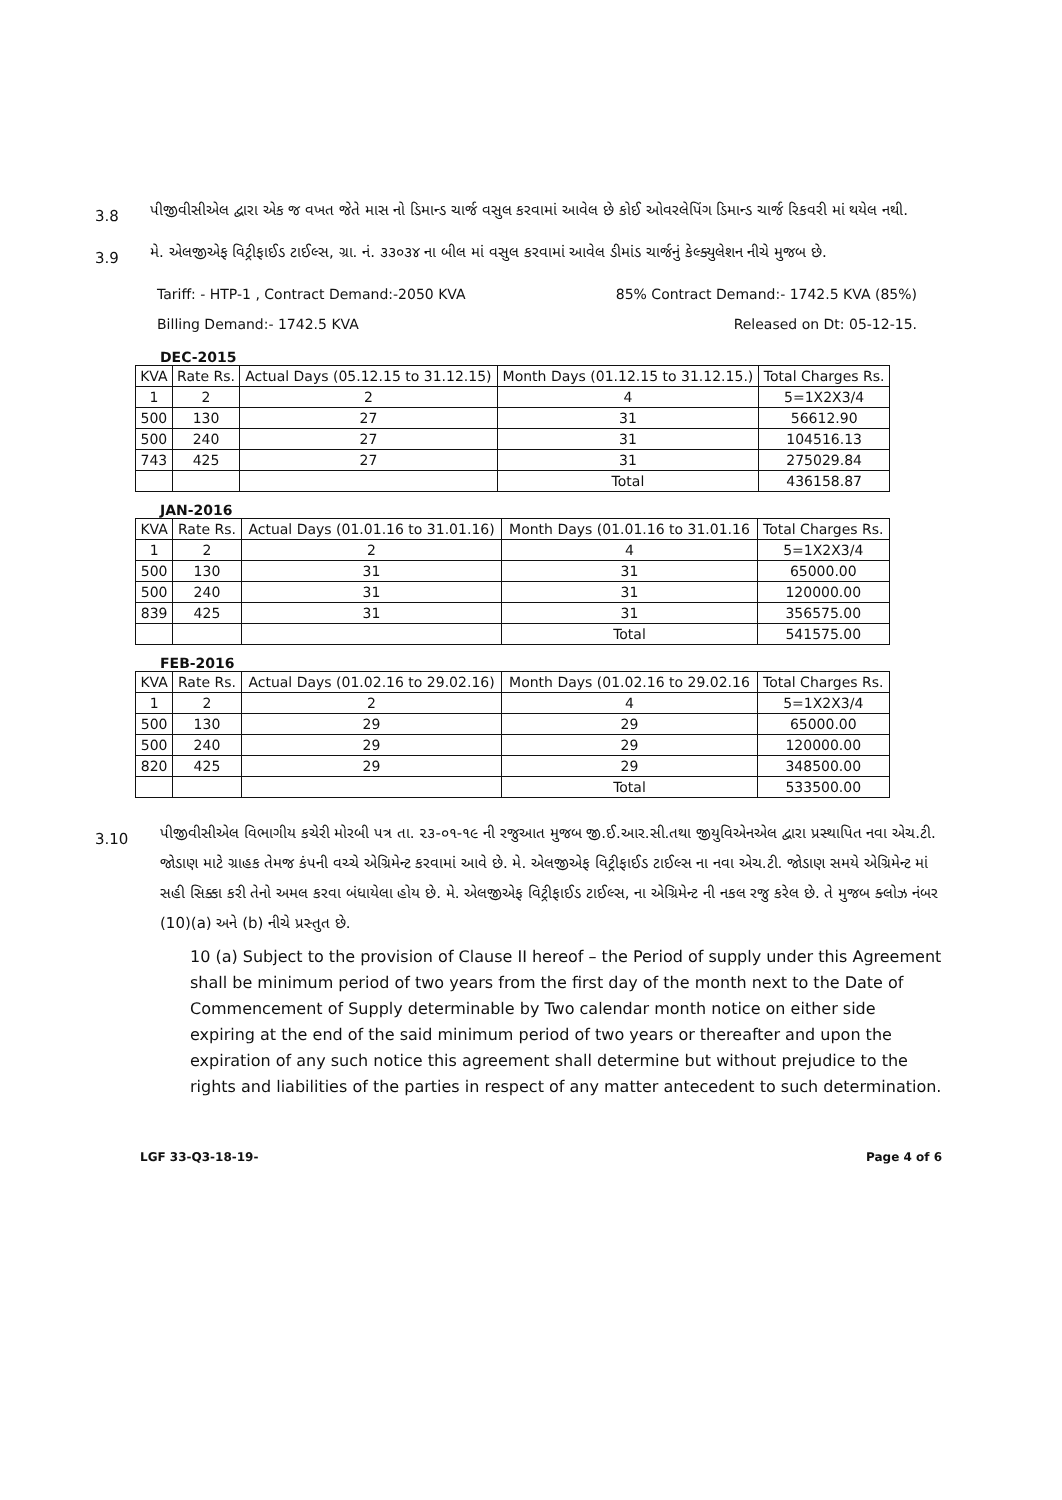3.8
પીજીવીસીએલ દ્વારા એક જ વખત જેતે માસ નો ડિમાન્ડ ચાર્જ વસુલ કરવામાં આવેલ છે કોઈ ઓવરલેપિંગ ડિમાન્ડ ચાર્જ રિકવરી માં થયેલ નથી.
3.9
મે. એલજીએફ વિટ્રીફાઈડ ટાઈલ્સ, ગ્રા. નં. ૩૩૦૩૪ ના બીલ માં વસુલ કરવામાં આવેલ ડીમાંડ ચાર્જનું કેલ્ક્યુલેશન નીચે મુજબ છે.
Tariff: - HTP-1 , Contract Demand:-2050 KVA 85% Contract Demand:- 1742.5 KVA (85%)
Billing Demand:- 1742.5 KVA Released on Dt: 05-12-15.
DEC-2015
| KVA | Rate Rs. | Actual Days (05.12.15 to 31.12.15) | Month Days (01.12.15 to 31.12.15.) | Total Charges Rs. |
| --- | --- | --- | --- | --- |
| 1 | 2 | 2 | 4 | 5=1X2X3/4 |
| 500 | 130 | 27 | 31 | 56612.90 |
| 500 | 240 | 27 | 31 | 104516.13 |
| 743 | 425 | 27 | 31 | 275029.84 |
| | | | Total | 436158.87 |
JAN-2016
| KVA | Rate Rs. | Actual Days (01.01.16 to 31.01.16) | Month Days (01.01.16 to 31.01.16 | Total Charges Rs. |
| --- | --- | --- | --- | --- |
| 1 | 2 | 2 | 4 | 5=1X2X3/4 |
| 500 | 130 | 31 | 31 | 65000.00 |
| 500 | 240 | 31 | 31 | 120000.00 |
| 839 | 425 | 31 | 31 | 356575.00 |
| | | | Total | 541575.00 |
FEB-2016
| KVA | Rate Rs. | Actual Days (01.02.16 to 29.02.16) | Month Days (01.02.16 to 29.02.16 | Total Charges Rs. |
| --- | --- | --- | --- | --- |
| 1 | 2 | 2 | 4 | 5=1X2X3/4 |
| 500 | 130 | 29 | 29 | 65000.00 |
| 500 | 240 | 29 | 29 | 120000.00 |
| 820 | 425 | 29 | 29 | 348500.00 |
| | | | Total | 533500.00 |
3.10
પીજીવીસીએલ વિભાગીય કચેરી મોરબી પત્ર તા. ૨૩-૦૧-૧૯ ની રજુઆત મુજબ જી.ઈ.આર.સી.તથા જીયુવિએનએલ દ્વારા પ્રસ્થાપિત નવા એચ.ટી. જોડાણ માટે ગ્રાહક તેમજ કંપની વચ્ચે એગ્રિમેન્ટ કરવામાં આવે છે. મે. એલજીએફ વિટ્રીફાઈડ ટાઈલ્સ ના નવા એચ.ટી. જોડાણ સમયે એગ્રિમેન્ટ માં સહી સિક્કા કરી તેનો અમલ કરવા બંધાયેલા હોય છે. મે. એલજીએફ વિટ્રીફાઈડ ટાઈલ્સ, ના એગ્રિમેન્ટ ની નકલ રજુ કરેલ છે. તે મુજબ ક્લોઝ નંબર (10)(a) અને (b) નીચે પ્રસ્તુત છે.
10 (a) Subject to the provision of Clause II hereof – the Period of supply under this Agreement shall be minimum period of two years from the first day of the month next to the Date of Commencement of Supply determinable by Two calendar month notice on either side expiring at the end of the said minimum period of two years or thereafter and upon the expiration of any such notice this agreement shall determine but without prejudice to the rights and liabilities of the parties in respect of any matter antecedent to such determination.
LGF 33-Q3-18-19- Page 4 of 6